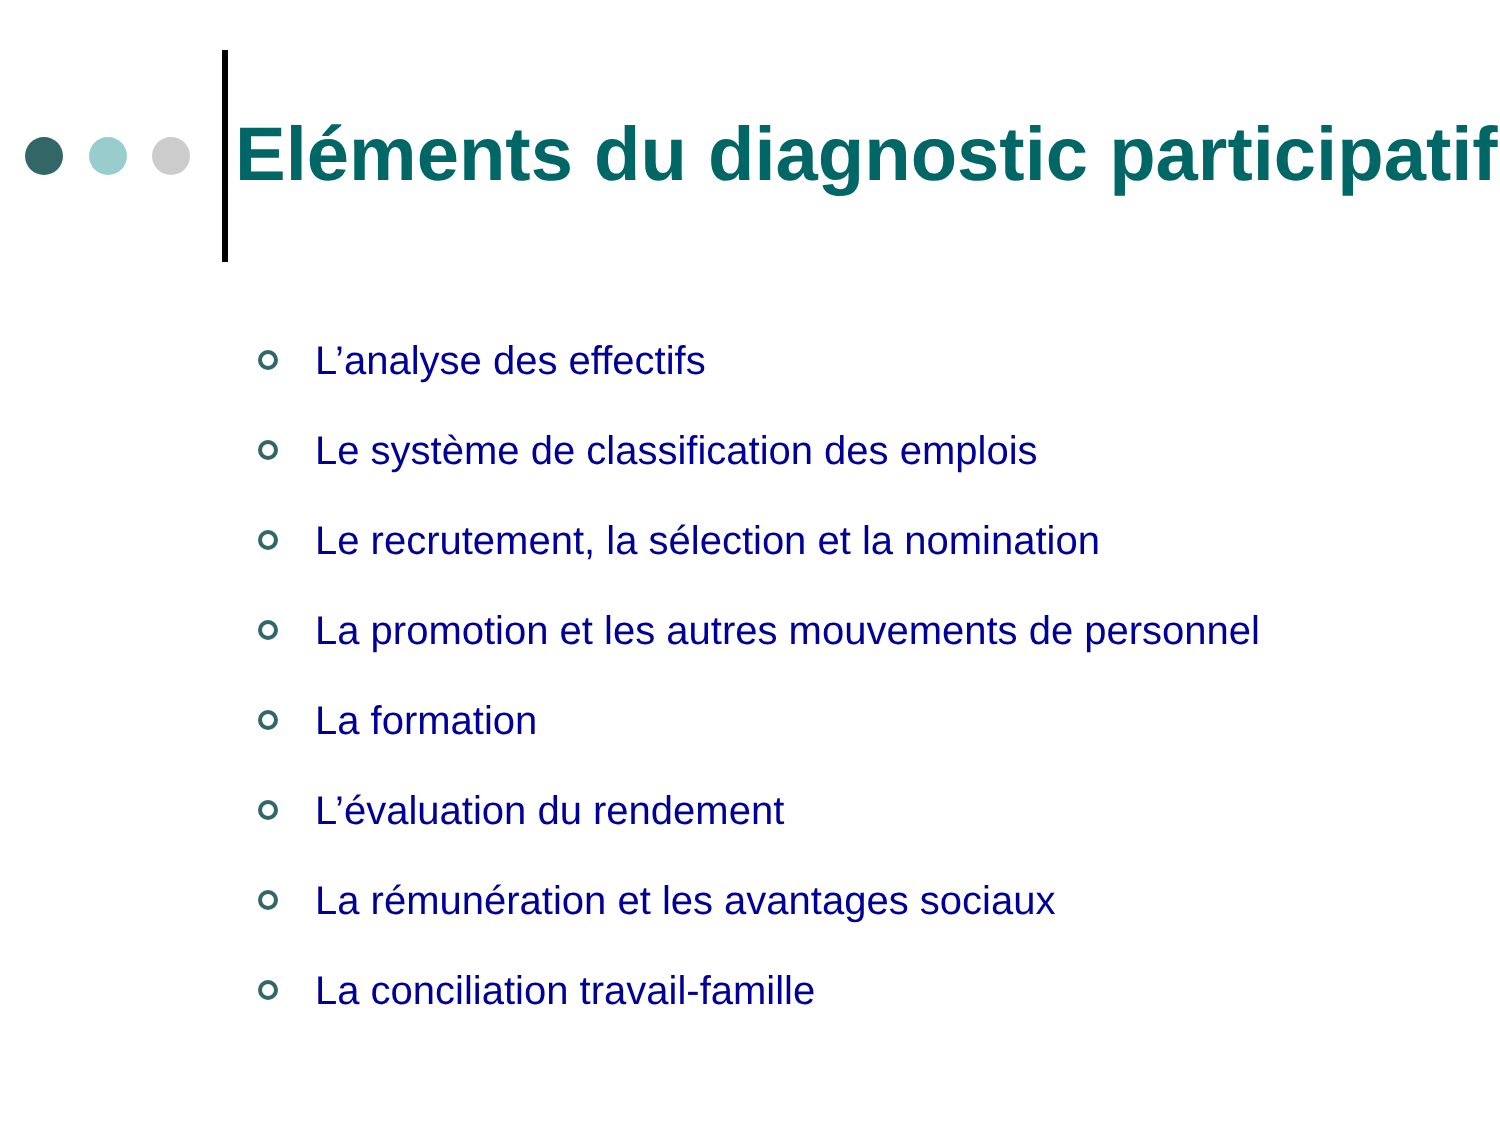Eléments du diagnostic participatif
L’analyse des effectifs
Le système de classification des emplois
Le recrutement, la sélection et la nomination
La promotion et les autres mouvements de personnel
La formation
L’évaluation du rendement
La rémunération et les avantages sociaux
La conciliation travail-famille